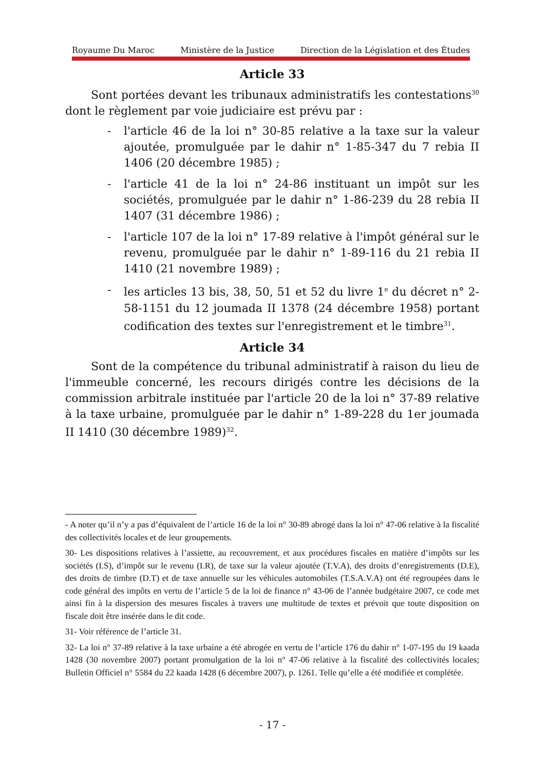Royaume Du Maroc Ministère de la Justice Direction de la Législation et des Études
Article 33
Sont portées devant les tribunaux administratifs les contestations<sup>30</sup> dont le règlement par voie judiciaire est prévu par :
- l'article 46 de la loi n° 30-85 relative a la taxe sur la valeur ajoutée, promulguée par le dahir n° 1-85-347 du 7 rebia II 1406 (20 décembre 1985) ;
- l'article 41 de la loi n° 24-86 instituant un impôt sur les sociétés, promulguée par le dahir n° 1-86-239 du 28 rebia II 1407 (31 décembre 1986) ;
- l'article 107 de la loi n° 17-89 relative à l'impôt général sur le revenu, promulguée par le dahir n° 1-89-116 du 21 rebia II 1410 (21 novembre 1989) ;
- les articles 13 bis, 38, 50, 51 et 52 du livre 1<sup>e</sup> du décret n° 2-58-1151 du 12 joumada II 1378 (24 décembre 1958) portant codification des textes sur l'enregistrement et le timbre<sup>31</sup>.
Article 34
Sont de la compétence du tribunal administratif à raison du lieu de l'immeuble concerné, les recours dirigés contre les décisions de la commission arbitrale instituée par l'article 20 de la loi n° 37-89 relative à la taxe urbaine, promulguée par le dahir n° 1-89-228 du 1er joumada II 1410 (30 décembre 1989)<sup>32</sup>.
- A noter qu’il n’y a pas d’équivalent de l’article 16 de la loi n° 30-89 abrogé dans la loi n° 47-06 relative à la fiscalité des collectivités locales et de leur groupements.
30- Les dispositions relatives à l’assiette, au recouvrement, et aux procédures fiscales en matière d’impôts sur les sociétés (I.S), d’impôt sur le revenu (I.R), de taxe sur la valeur ajoutée (T.V.A), des droits d’enregistrements (D.E), des droits de timbre (D.T) et de taxe annuelle sur les véhicules automobiles (T.S.A.V.A) ont été regroupées dans le code général des impôts en vertu de l’article 5 de la loi de finance n° 43-06 de l’année budgétaire 2007, ce code met ainsi fin à la dispersion des mesures fiscales à travers une multitude de textes et prévoit que toute disposition on fiscale doit être insérée dans le dit code.
31- Voir référence de l’article 31.
32- La loi n° 37-89 relative à la taxe urbaine a été abrogée en vertu de l’article 176 du dahir n° 1-07-195 du 19 kaada 1428 (30 novembre 2007) portant promulgation de la loi n° 47-06 relative à la fiscalité des collectivités locales; Bulletin Officiel n° 5584 du 22 kaada 1428 (6 décembre 2007), p. 1261. Telle qu’elle a été modifiée et complétée.
- 17 -